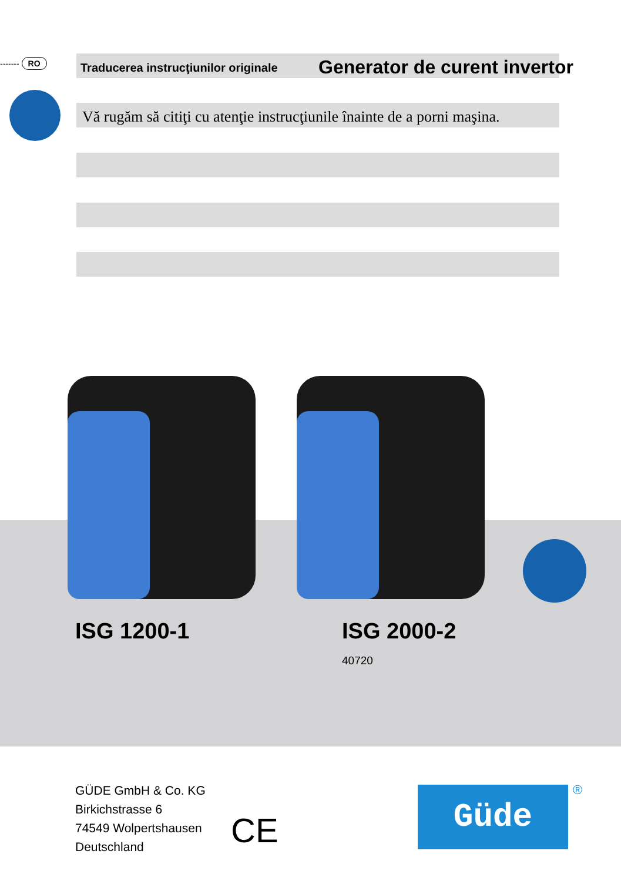------- RO
Traducerea instrucţiunilor originale
Generator de curent invertor
Vă rugăm să citiţi cu atenţie instrucţiunile înainte de a porni maşina.
ISG 1200-1 ISG 2000-2
40720
GÜDE GmbH & Co. KG
Birkichstrasse 6
74549 Wolpertshausen
Deutschland
CE
Güde ®